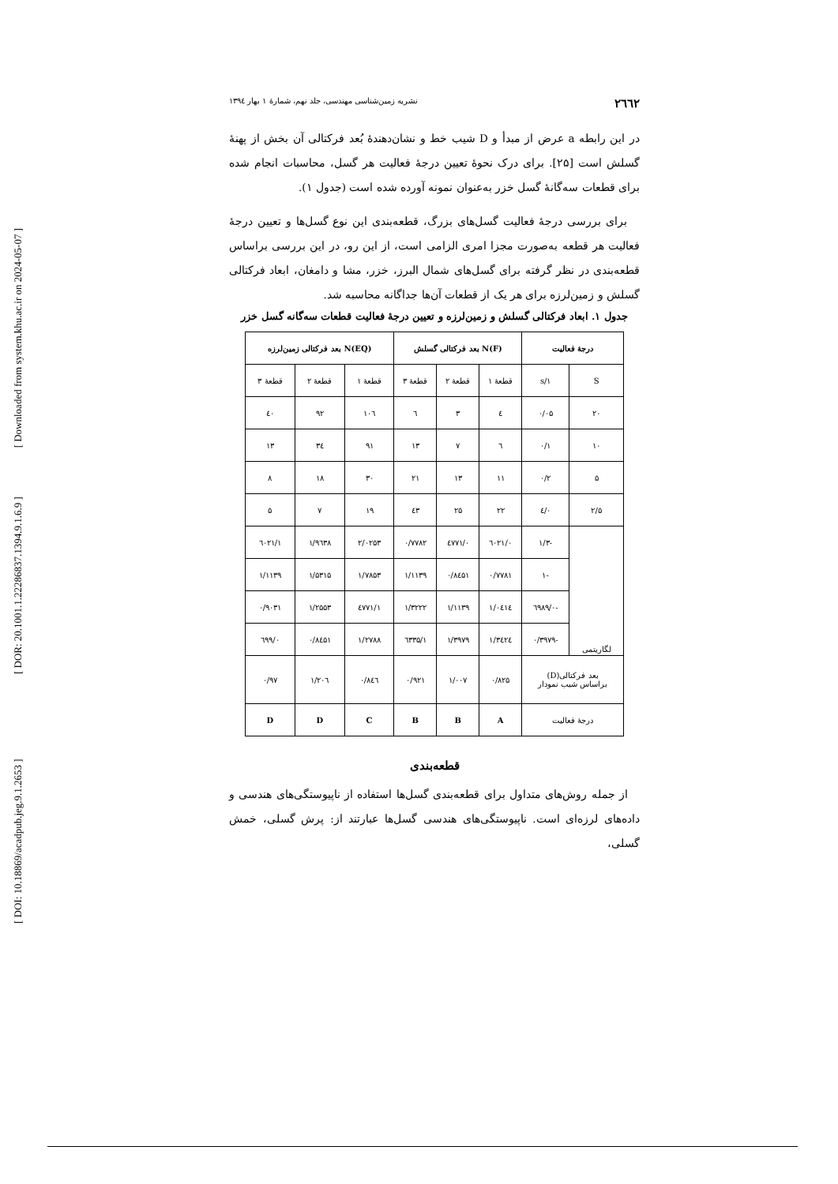[ DOI: 10.18869/acadpub.jeg.9.1.2653 ] [ DOR: 20.1001.1.22286837.1394.9.1.6.9 ] [ Downloaded from system.khu.ac.ir on 2024-05-07 ]
۲٦٦۲ نشریه زمین‌شناسی مهندسی، جلد نهم، شمارهٔ ۱ بهار ۱۳۹٤
در این رابطه a عرض از مبدأ و D شیب خط و نشان‌دهندهٔ بُعد فرکتالی آن بخش از پهنهٔ گسلش است [۲۵]. برای درک نحوهٔ تعیین درجهٔ فعالیت هر گسل، محاسبات انجام شده برای قطعات سه‌گانهٔ گسل خزر به‌عنوان نمونه آورده شده است (جدول ۱).
برای بررسی درجهٔ فعالیت گسل‌های بزرگ، قطعه‌بندی این نوع گسل‌ها و تعیین درجهٔ فعالیت هر قطعه به‌صورت مجزا امری الزامی است، از این رو، در این بررسی براساس قطعه‌بندی در نظر گرفته برای گسل‌های شمال البرز، خزر، مشا و دامغان، ابعاد فرکتالی گسلش و زمین‌لرزه برای هر یک از قطعات آن‌ها جداگانه محاسبه شد.
جدول ۱. ابعاد فرکتالی گسلش و زمین‌لرزه و تعیین درجهٔ فعالیت قطعات سه‌گانه گسل خزر
| درجهٔ فعالیت | | N(F) بعد فرکتالی گسلش | | | N(EQ) بعد فرکتالی زمین‌لرزه | | |
| --- | --- | --- | --- | --- | --- | --- | --- |
| S | ۱/s | قطعهٔ ۱ | قطعهٔ ۲ | قطعهٔ ۳ | قطعهٔ ۱ | قطعهٔ ۲ | قطعهٔ ۳ |
| ۲۰ | ۰/۰۵ | ٤ | ۳ | ٦ | ۱۰٦ | ۹۲ | ٤۰ |
| ۱۰ | ۰/۱ | ٦ | ۷ | ۱۳ | ۹۱ | ۳٤ | ۱۳ |
| ۵ | ۰/۲ | ۱۱ | ۱۳ | ۲۱ | ۳۰ | ۱۸ | ۸ |
| ۲/۵ | ۰/٤ | ۲۲ | ۲۵ | ٤۳ | ۱۹ | ۷ | ۵ |
| لگاریتمی | -۱/۳ | ۰/٦۰۲۱ | ۰/٤۷۷۱ | ۰/۷۷۸۲ | ۲/۰۲۵۳ | ۱/۹٦۳۸ | ۱/٦۰۲۱ |
| | -۱ | ۰/۷۷۸۱ | ۰/۸٤۵۱ | ۱/۱۱۳۹ | ۱/۷۸۵۳ | ۱/۵۳۱۵ | ۱/۱۱۳۹ |
| | -۰/٦۹۸۹ | ۱/۰٤۱٤ | ۱/۱۱۳۹ | ۱/۳۲۲۲ | ۱/٤۷۷۱ | ۱/۲۵۵۳ | ۰/۹۰۳۱ |
| | -۰/۳۹۷۹ | ۱/۳٤۲٤ | ۱/۳۹۷۹ | ۱/٦۳۳۵ | ۱/۲۷۸۸ | ۰/۸٤۵۱ | ۰/٦۹۹ |
| بعد فرکتالی(D) براساس شیب نمودار | | ۰/۸۲۵ | ۱/۰۰۷ | ۰/۹۲۱ | ۰/۸٤٦ | ۱/۲۰٦ | ۰/۹۷ |
| درجهٔ فعالیت | | A | B | B | C | D | D |
قطعه‌بندی
از جمله روش‌های متداول برای قطعه‌بندی گسل‌ها استفاده از ناپیوستگی‌های هندسی و داده‌های لرزه‌ای است. ناپیوستگی‌های هندسی گسل‌ها عبارتند از: پرش گسلی، خمش گسلی،